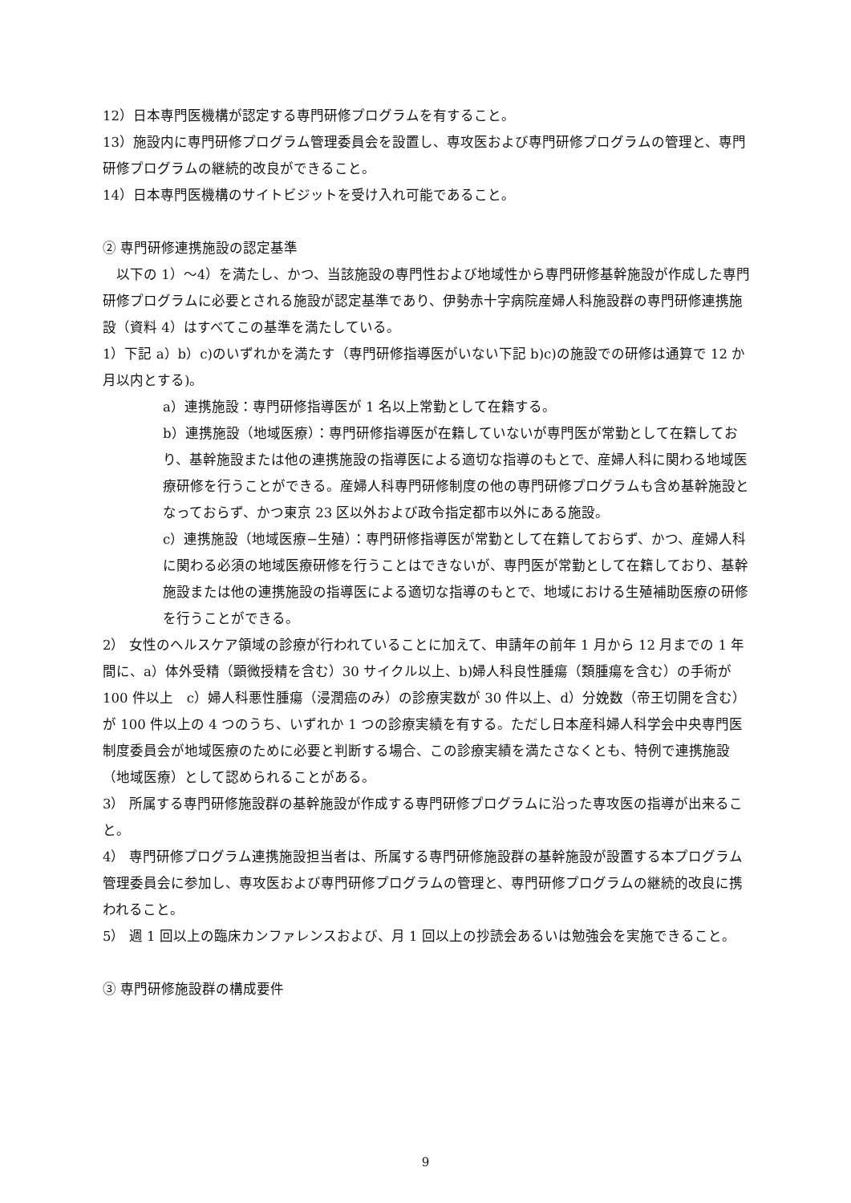12）日本専門医機構が認定する専門研修プログラムを有すること。
13）施設内に専門研修プログラム管理委員会を設置し、専攻医および専門研修プログラムの管理と、専門研修プログラムの継続的改良ができること。
14）日本専門医機構のサイトビジットを受け入れ可能であること。
② 専門研修連携施設の認定基準
　以下の 1）～4）を満たし、かつ、当該施設の専門性および地域性から専門研修基幹施設が作成した専門研修プログラムに必要とされる施設が認定基準であり、伊勢赤十字病院産婦人科施設群の専門研修連携施設（資料 4）はすべてこの基準を満たしている。
1）下記 a）b）c)のいずれかを満たす（専門研修指導医がいない下記 b)c)の施設での研修は通算で 12 か月以内とする)。
a）連携施設：専門研修指導医が 1 名以上常勤として在籍する。
b）連携施設（地域医療）：専門研修指導医が在籍していないが専門医が常勤として在籍しており、基幹施設または他の連携施設の指導医による適切な指導のもとで、産婦人科に関わる地域医療研修を行うことができる。産婦人科専門研修制度の他の専門研修プログラムも含め基幹施設となっておらず、かつ東京 23 区以外および政令指定都市以外にある施設。
c）連携施設（地域医療−生殖）：専門研修指導医が常勤として在籍しておらず、かつ、産婦人科に関わる必須の地域医療研修を行うことはできないが、専門医が常勤として在籍しており、基幹施設または他の連携施設の指導医による適切な指導のもとで、地域における生殖補助医療の研修を行うことができる。
2） 女性のヘルスケア領域の診療が行われていることに加えて、申請年の前年 1 月から 12 月までの 1 年間に、a）体外受精（顕微授精を含む）30 サイクル以上、b)婦人科良性腫瘍（類腫瘍を含む）の手術が 100 件以上　c）婦人科悪性腫瘍（浸潤癌のみ）の診療実数が 30 件以上、d）分娩数（帝王切開を含む）が 100 件以上の 4 つのうち、いずれか 1 つの診療実績を有する。ただし日本産科婦人科学会中央専門医制度委員会が地域医療のために必要と判断する場合、この診療実績を満たさなくとも、特例で連携施設（地域医療）として認められることがある。
3） 所属する専門研修施設群の基幹施設が作成する専門研修プログラムに沿った専攻医の指導が出来ること。
4） 専門研修プログラム連携施設担当者は、所属する専門研修施設群の基幹施設が設置する本プログラム管理委員会に参加し、専攻医および専門研修プログラムの管理と、専門研修プログラムの継続的改良に携われること。
5） 週 1 回以上の臨床カンファレンスおよび、月 1 回以上の抄読会あるいは勉強会を実施できること。
③ 専門研修施設群の構成要件
9